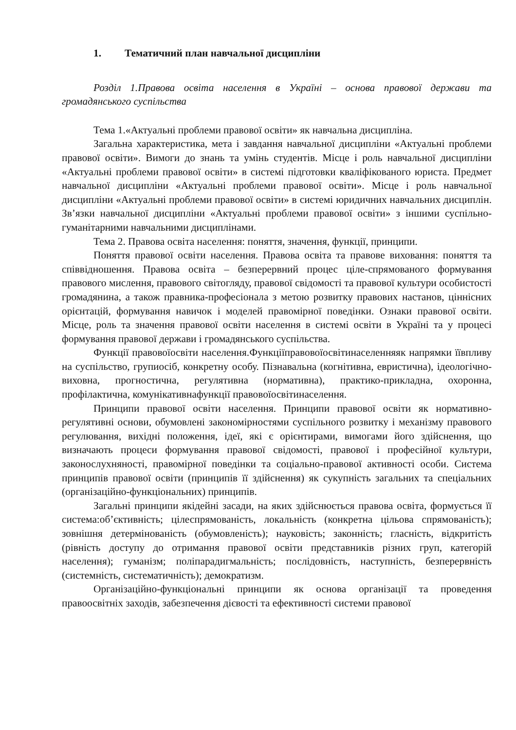1. Тематичний план навчальної дисципліни
Розділ 1.Правова освіта населення в Україні – основа правової держави та громадянського суспільства
Тема 1.«Актуальні проблеми правової освіти» як навчальна дисципліна.
Загальна характеристика, мета і завдання навчальної дисципліни «Актуальні проблеми правової освіти». Вимоги до знань та умінь студентів. Місце і роль навчальної дисципліни «Актуальні проблеми правової освіти» в системі підготовки кваліфікованого юриста. Предмет навчальної дисципліни «Актуальні проблеми правової освіти». Місце і роль навчальної дисципліни «Актуальні проблеми правової освіти» в системі юридичних навчальних дисциплін. Зв’язки навчальної дисципліни «Актуальні проблеми правової освіти» з іншими суспільно-гуманітарними навчальними дисциплінами.
Тема 2. Правова освіта населення: поняття, значення, функції, принципи.
Поняття правової освіти населення. Правова освіта та правове виховання: поняття та співвідношення. Правова освіта – безперервний процес ціле-спрямованого формування правового мислення, правового світогляду, правової свідомості та правової культури особистості громадянина, а також правника-професіонала з метою розвитку правових настанов, ціннісних орієнтацій, формування навичок і моделей правомірної поведінки. Ознаки правової освіти. Місце, роль та значення правової освіти населення в системі освіти в Україні та у процесі формування правової держави і громадянського суспільства.
Функції правовоїосвіти населення.Функціїправовоїосвітинаселенняяк напрямки їївпливу на суспільство, групиосіб, конкретну особу. Пізнавальна (когнітивна, евристична), ідеологічно-виховна, прогностична, регулятивна (нормативна), практико-прикладна, охоронна, профілактична, комунікативнафункції правовоїосвітинаселення.
Принципи правової освіти населення. Принципи правової освіти як нормативно-регулятивні основи, обумовлені закономірностями суспільного розвитку і механізму правового регулювання, вихідні положення, ідеї, які є орієнтирами, вимогами його здійснення, що визначають процеси формування правової свідомості, правової і професійної культури, законослухняності, правомірної поведінки та соціально-правової активності особи. Система принципів правової освіти (принципів її здійснення) як сукупність загальних та спеціальних (організаційно-функціональних) принципів.
Загальні принципи якідейні засади, на яких здійснюється правова освіта, формується її система:об’єктивність; цілеспрямованість, локальність (конкретна цільова спрямованість); зовнішня детермінованість (обумовленість); науковість; законність; гласність, відкритість (рівність доступу до отримання правової освіти представників різних груп, категорій населення); гуманізм; поліпарадигмальність; послідовність, наступність, безперервність (системність, систематичність); демократизм.
Організаційно-функціональні принципи як основа організації та проведення правоосвітніх заходів, забезпечення дієвості та ефективності системи правової